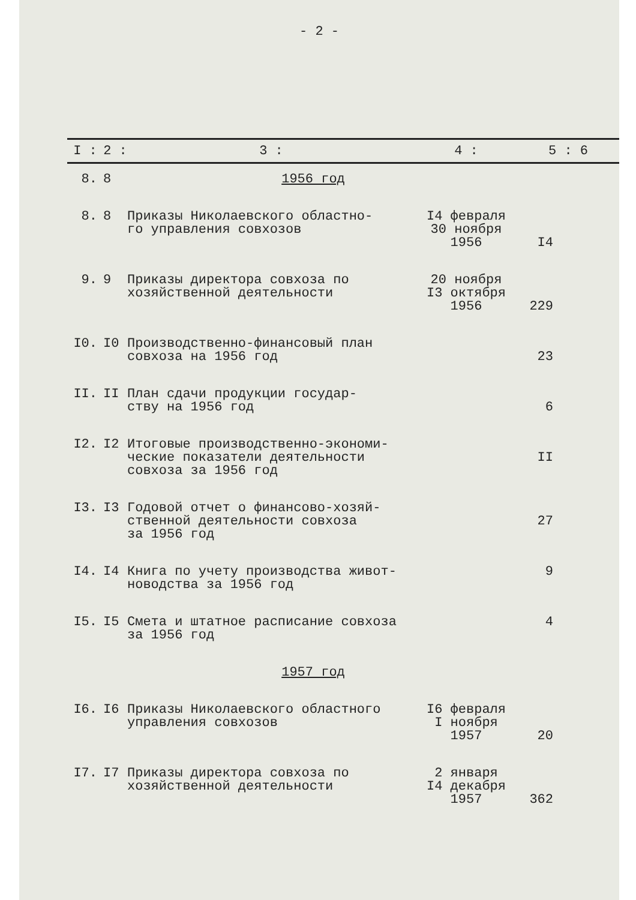- 2 -
| I : | 2 : | 3 : | 4 : | 5 : 6 |
| --- | --- | --- | --- | --- |
| 8. | 8 | 1956 год | | |
| 8. | 8 | Приказы Николаевского областно- го управления совхозов | I4 февраля 30 ноября 1956 | I4 |
| 9. | 9 | Приказы директора совхоза по хозяйственной деятельности | 20 ноября I3 октября 1956 | 229 |
| I0. | I0 | Производственно-финансовый план совхоза на 1956 год | | 23 |
| II. | II | План сдачи продукции государ- ству на 1956 год | | 6 |
| I2. | I2 | Итоговые производственно-экономи- ческие показатели деятельности совхоза за 1956 год | | II |
| I3. | I3 | Годовой отчет о финансово-хозяй- ственной деятельности совхоза за 1956 год | | 27 |
| I4. | I4 | Книга по учету производства живот- новодства за 1956 год | | 9 |
| I5. | I5 | Смета и штатное расписание совхоза за 1956 год | | 4 |
| | | 1957 год | | |
| I6. | I6 | Приказы Николаевского областного управления совхозов | I6 февраля I ноября 1957 | 20 |
| I7. | I7 | Приказы директора совхоза по хозяйственной деятельности | 2 января I4 декабря 1957 | 362 |